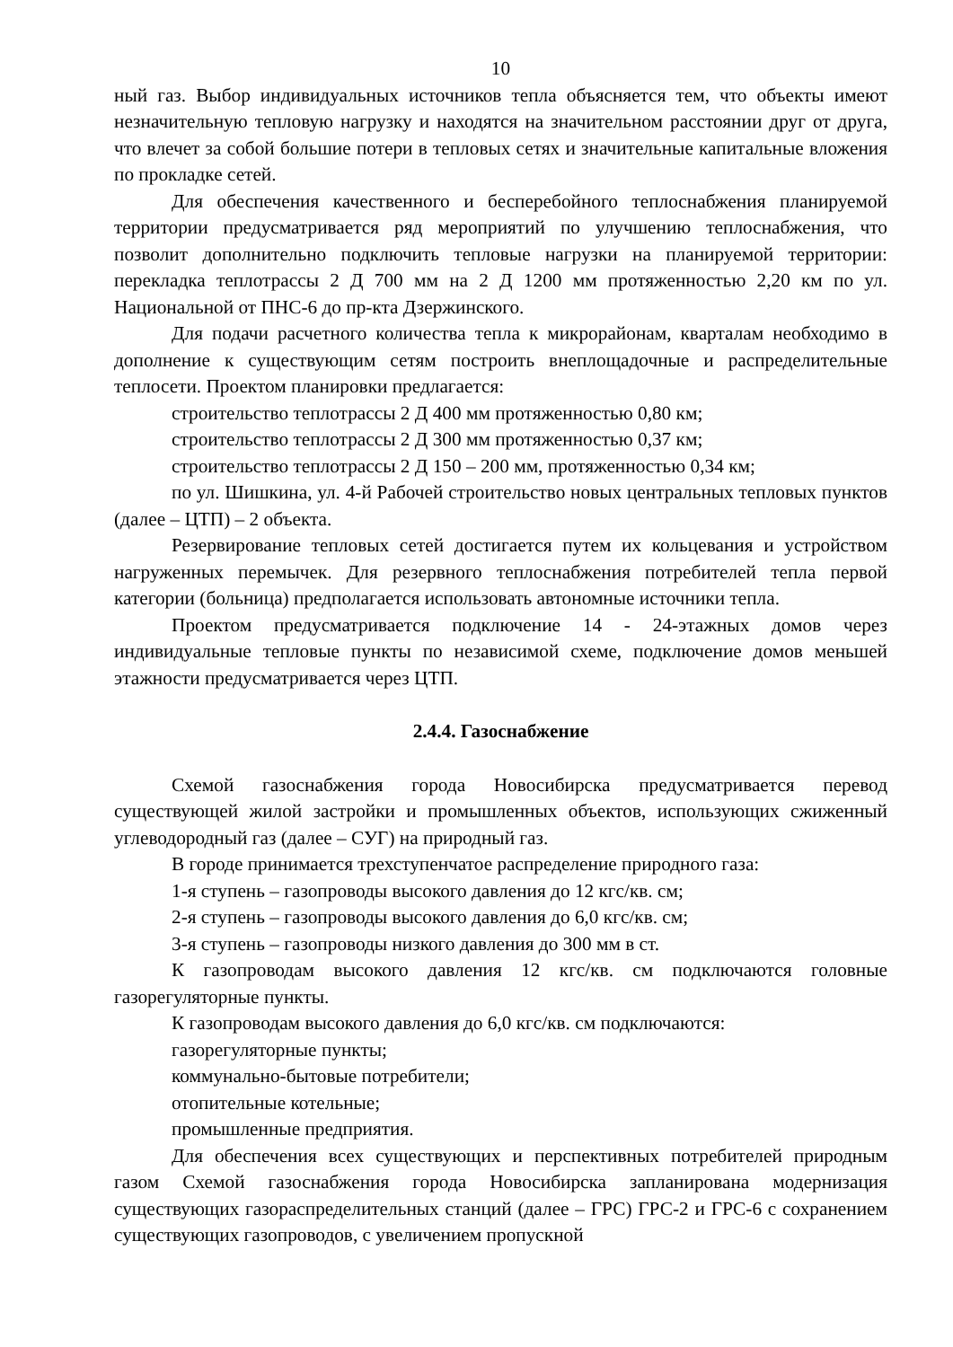10
ный газ. Выбор индивидуальных источников тепла объясняется тем, что объекты имеют незначительную тепловую нагрузку и находятся на значительном расстоянии друг от друга, что влечет за собой большие потери в тепловых сетях и значительные капитальные вложения по прокладке сетей.
Для обеспечения качественного и бесперебойного теплоснабжения планируемой территории предусматривается ряд мероприятий по улучшению теплоснабжения, что позволит дополнительно подключить тепловые нагрузки на планируемой территории: перекладка теплотрассы 2 Д 700 мм на 2 Д 1200 мм протяженностью 2,20 км по ул. Национальной от ПНС-6 до пр-кта Дзержинского.
Для подачи расчетного количества тепла к микрорайонам, кварталам необходимо в дополнение к существующим сетям построить внеплощадочные и распределительные теплосети. Проектом планировки предлагается:
строительство теплотрассы 2 Д 400 мм протяженностью 0,80 км;
строительство теплотрассы 2 Д 300 мм протяженностью 0,37 км;
строительство теплотрассы 2 Д 150 – 200 мм, протяженностью 0,34 км;
по ул. Шишкина, ул. 4-й Рабочей строительство новых центральных тепловых пунктов (далее – ЦТП) – 2 объекта.
Резервирование тепловых сетей достигается путем их кольцевания и устройством нагруженных перемычек. Для резервного теплоснабжения потребителей тепла первой категории (больница) предполагается использовать автономные источники тепла.
Проектом предусматривается подключение 14 - 24-этажных домов через индивидуальные тепловые пункты по независимой схеме, подключение домов меньшей этажности предусматривается через ЦТП.
2.4.4. Газоснабжение
Схемой газоснабжения города Новосибирска предусматривается перевод существующей жилой застройки и промышленных объектов, использующих сжиженный углеводородный газ (далее – СУГ) на природный газ.
В городе принимается трехступенчатое распределение природного газа:
1-я ступень – газопроводы высокого давления до 12 кгс/кв. см;
2-я ступень – газопроводы высокого давления до 6,0 кгс/кв. см;
3-я ступень – газопроводы низкого давления до 300 мм в ст.
К газопроводам высокого давления 12 кгс/кв. см подключаются головные газорегуляторные пункты.
К газопроводам высокого давления до 6,0 кгс/кв. см подключаются:
газорегуляторные пункты;
коммунально-бытовые потребители;
отопительные котельные;
промышленные предприятия.
Для обеспечения всех существующих и перспективных потребителей природным газом Схемой газоснабжения города Новосибирска запланирована модернизация существующих газораспределительных станций (далее – ГРС) ГРС-2 и ГРС-6 с сохранением существующих газопроводов, с увеличением пропускной